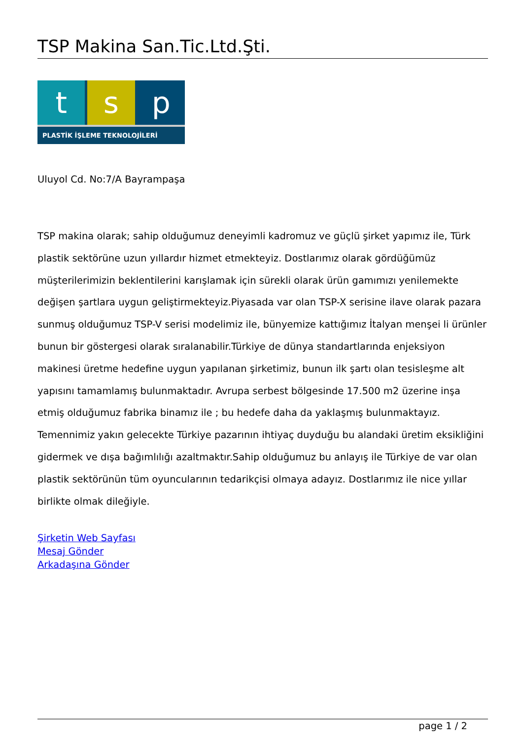TSP Makina San.Tic.Ltd.Şti.
t s p
PLASTİK İŞLEME TEKNOLOJİLERİ
Uluyol Cd. No:7/A Bayrampaşa
TSP makina olarak; sahip olduğumuz deneyimli kadromuz ve güçlü şirket yapımız ile, Türk plastik sektörüne uzun yıllardır hizmet etmekteyiz. Dostlarımız olarak gördüğümüz müşterilerimizin beklentilerini karışlamak için sürekli olarak ürün gamımızı yenilemekte değişen şartlara uygun geliştirmekteyiz.Piyasada var olan TSP-X serisine ilave olarak pazara sunmuş olduğumuz TSP-V serisi modelimiz ile, bünyemize kattığımız İtalyan menşei li ürünler bunun bir göstergesi olarak sıralanabilir.Türkiye de dünya standartlarında enjeksiyon makinesi üretme hedefine uygun yapılanan şirketimiz, bunun ilk şartı olan tesisleşme alt yapısını tamamlamış bulunmaktadır. Avrupa serbest bölgesinde 17.500 m2 üzerine inşa etmiş olduğumuz fabrika binamız ile ; bu hedefe daha da yaklaşmış bulunmaktayız. Temennimiz yakın gelecekte Türkiye pazarının ihtiyaç duyduğu bu alandaki üretim eksikliğini gidermek ve dışa bağımlılığı azaltmaktır.Sahip olduğumuz bu anlayış ile Türkiye de var olan plastik sektörünün tüm oyuncularının tedarikçisi olmaya adayız. Dostlarımız ile nice yıllar birlikte olmak dileğiyle.
Şirketin Web Sayfası
Mesaj Gönder
Arkadaşına Gönder
page 1 / 2